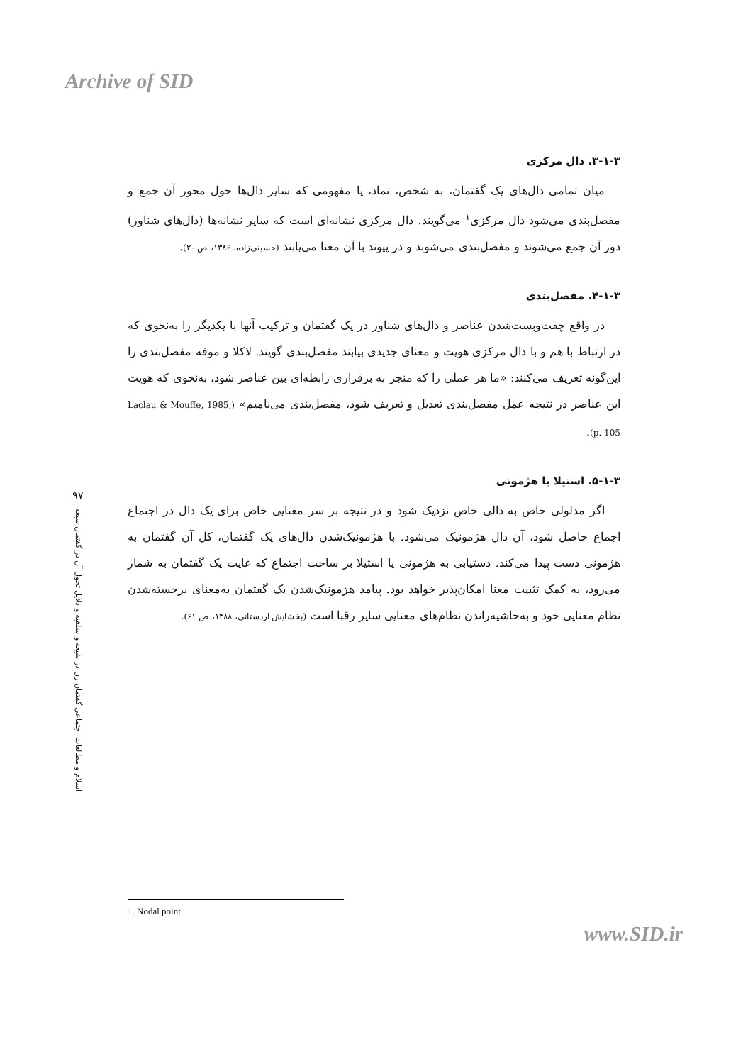Archive of SID
۳-۱-۳. دال مرکزی
میان تمامی دال‌های یک گفتمان، به شخص، نماد، یا مفهومی که سایر دال‌ها حول محور آن جمع و مفصل‌بندی می‌شود دال مرکزی<sup>۱</sup> می‌گویند. دال مرکزی نشانه‌ای است که سایر نشانه‌ها (دال‌های شناور) دور آن جمع می‌شوند و مفصل‌بندی می‌شوند و در پیوند با آن معنا می‌یابند (حسینی‌زاده، ۱۳۸۶، ص ۲۰).
۴-۱-۳. مفصل‌بندی
در واقع چفت‌وبست‌شدن عناصر و دال‌های شناور در یک گفتمان و ترکیب آنها با یکدیگر را به‌نحوی که در ارتباط با هم و با دال مرکزی هویت و معنای جدیدی بیابند مفصل‌بندی گویند. لاکلا و موفه مفصل‌بندی را این‌گونه تعریف می‌کنند: «ما هر عملی را که منجر به برقراری رابطه‌ای بین عناصر شود، به‌نحوی که هویت این عناصر در نتیجه عمل مفصل‌بندی تعدیل و تعریف شود، مفصل‌بندی می‌نامیم» (Laclau & Mouffe, 1985, p. 105).
۵-۱-۳. استیلا یا هژمونی
اگر مدلولی خاص به دالی خاص نزدیک شود و در نتیجه بر سر معنایی خاص برای یک دال در اجتماع اجماع حاصل شود، آن دال هژمونیک می‌شود. با هژمونیک‌شدن دال‌های یک گفتمان، کل آن گفتمان به هژمونی دست پیدا می‌کند. دستیابی به هژمونی یا استیلا بر ساحت اجتماع که غایت یک گفتمان به شمار می‌رود، به کمک تثبیت معنا امکان‌پذیر خواهد بود. پیامد هژمونیک‌شدن یک گفتمان به‌معنای برجسته‌شدن نظام معنایی خود و به‌حاشیه‌راندن نظام‌های معنایی سایر رقبا است (بخشایش اردستانی، ۱۳۸۸، ص ۶۱).
۹۷
اسلام و مطالعات اجتماعی گفتمان زن در شیعه و سلفیه و دلایل تحول آن در گفتمان شیعه
1. Nodal point
www.SID.ir